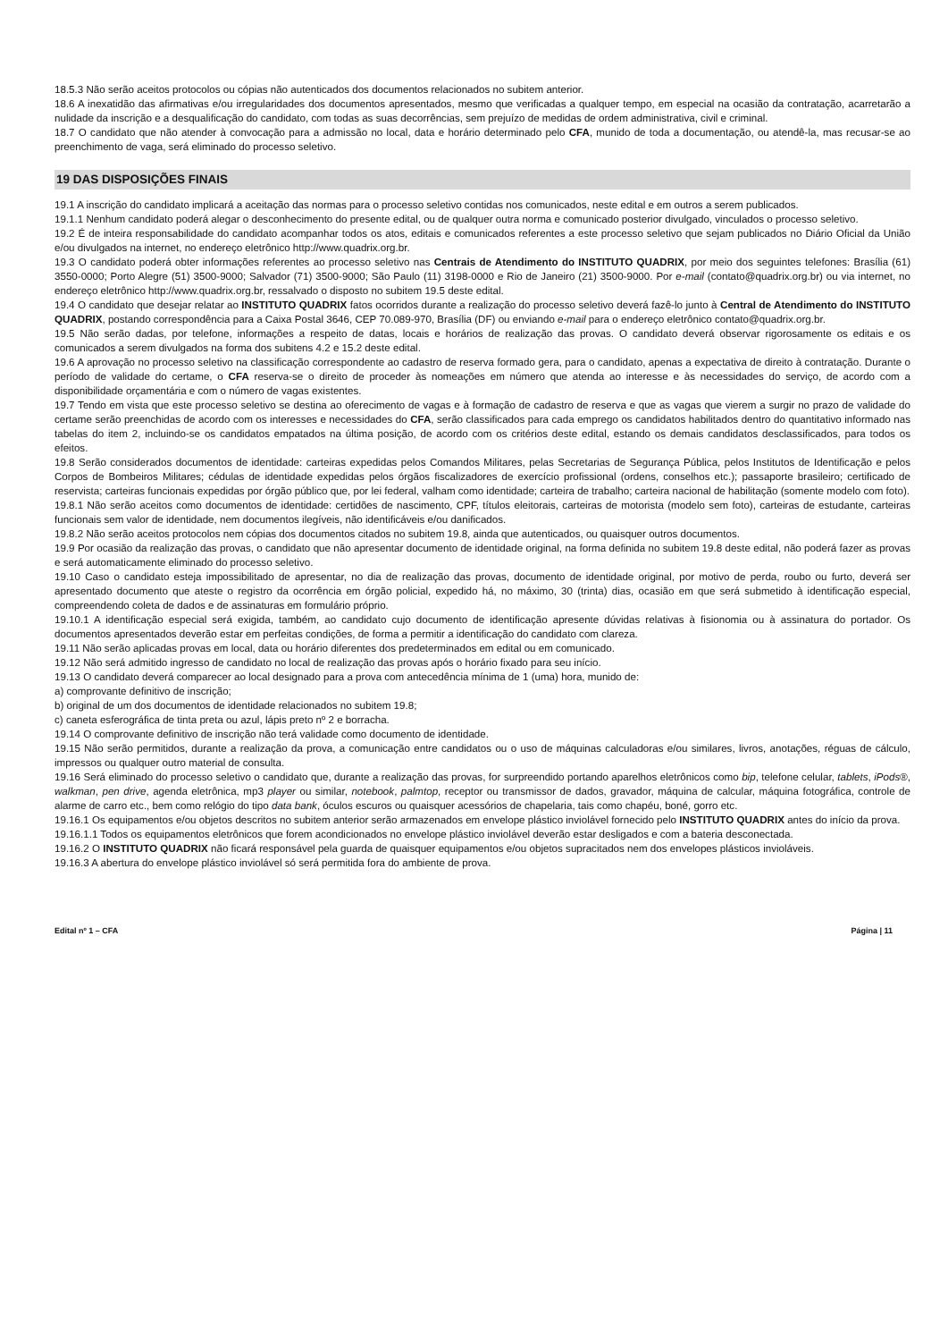18.5.3 Não serão aceitos protocolos ou cópias não autenticados dos documentos relacionados no subitem anterior.
18.6 A inexatidão das afirmativas e/ou irregularidades dos documentos apresentados, mesmo que verificadas a qualquer tempo, em especial na ocasião da contratação, acarretarão a nulidade da inscrição e a desqualificação do candidato, com todas as suas decorrências, sem prejuízo de medidas de ordem administrativa, civil e criminal.
18.7 O candidato que não atender à convocação para a admissão no local, data e horário determinado pelo CFA, munido de toda a documentação, ou atendê-la, mas recusar-se ao preenchimento de vaga, será eliminado do processo seletivo.
19 DAS DISPOSIÇÕES FINAIS
19.1 A inscrição do candidato implicará a aceitação das normas para o processo seletivo contidas nos comunicados, neste edital e em outros a serem publicados.
19.1.1 Nenhum candidato poderá alegar o desconhecimento do presente edital, ou de qualquer outra norma e comunicado posterior divulgado, vinculados o processo seletivo.
19.2 É de inteira responsabilidade do candidato acompanhar todos os atos, editais e comunicados referentes a este processo seletivo que sejam publicados no Diário Oficial da União e/ou divulgados na internet, no endereço eletrônico http://www.quadrix.org.br.
19.3 O candidato poderá obter informações referentes ao processo seletivo nas Centrais de Atendimento do INSTITUTO QUADRIX, por meio dos seguintes telefones: Brasília (61) 3550-0000; Porto Alegre (51) 3500-9000; Salvador (71) 3500-9000; São Paulo (11) 3198-0000 e Rio de Janeiro (21) 3500-9000. Por e-mail (contato@quadrix.org.br) ou via internet, no endereço eletrônico http://www.quadrix.org.br, ressalvado o disposto no subitem 19.5 deste edital.
19.4 O candidato que desejar relatar ao INSTITUTO QUADRIX fatos ocorridos durante a realização do processo seletivo deverá fazê-lo junto à Central de Atendimento do INSTITUTO QUADRIX, postando correspondência para a Caixa Postal 3646, CEP 70.089-970, Brasília (DF) ou enviando e-mail para o endereço eletrônico contato@quadrix.org.br.
19.5 Não serão dadas, por telefone, informações a respeito de datas, locais e horários de realização das provas. O candidato deverá observar rigorosamente os editais e os comunicados a serem divulgados na forma dos subitens 4.2 e 15.2 deste edital.
19.6 A aprovação no processo seletivo na classificação correspondente ao cadastro de reserva formado gera, para o candidato, apenas a expectativa de direito à contratação. Durante o período de validade do certame, o CFA reserva-se o direito de proceder às nomeações em número que atenda ao interesse e às necessidades do serviço, de acordo com a disponibilidade orçamentária e com o número de vagas existentes.
19.7 Tendo em vista que este processo seletivo se destina ao oferecimento de vagas e à formação de cadastro de reserva e que as vagas que vierem a surgir no prazo de validade do certame serão preenchidas de acordo com os interesses e necessidades do CFA, serão classificados para cada emprego os candidatos habilitados dentro do quantitativo informado nas tabelas do item 2, incluindo-se os candidatos empatados na última posição, de acordo com os critérios deste edital, estando os demais candidatos desclassificados, para todos os efeitos.
19.8 Serão considerados documentos de identidade: carteiras expedidas pelos Comandos Militares, pelas Secretarias de Segurança Pública, pelos Institutos de Identificação e pelos Corpos de Bombeiros Militares; cédulas de identidade expedidas pelos órgãos fiscalizadores de exercício profissional (ordens, conselhos etc.); passaporte brasileiro; certificado de reservista; carteiras funcionais expedidas por órgão público que, por lei federal, valham como identidade; carteira de trabalho; carteira nacional de habilitação (somente modelo com foto).
19.8.1 Não serão aceitos como documentos de identidade: certidões de nascimento, CPF, títulos eleitorais, carteiras de motorista (modelo sem foto), carteiras de estudante, carteiras funcionais sem valor de identidade, nem documentos ilegíveis, não identificáveis e/ou danificados.
19.8.2 Não serão aceitos protocolos nem cópias dos documentos citados no subitem 19.8, ainda que autenticados, ou quaisquer outros documentos.
19.9 Por ocasião da realização das provas, o candidato que não apresentar documento de identidade original, na forma definida no subitem 19.8 deste edital, não poderá fazer as provas e será automaticamente eliminado do processo seletivo.
19.10 Caso o candidato esteja impossibilitado de apresentar, no dia de realização das provas, documento de identidade original, por motivo de perda, roubo ou furto, deverá ser apresentado documento que ateste o registro da ocorrência em órgão policial, expedido há, no máximo, 30 (trinta) dias, ocasião em que será submetido à identificação especial, compreendendo coleta de dados e de assinaturas em formulário próprio.
19.10.1 A identificação especial será exigida, também, ao candidato cujo documento de identificação apresente dúvidas relativas à fisionomia ou à assinatura do portador. Os documentos apresentados deverão estar em perfeitas condições, de forma a permitir a identificação do candidato com clareza.
19.11 Não serão aplicadas provas em local, data ou horário diferentes dos predeterminados em edital ou em comunicado.
19.12 Não será admitido ingresso de candidato no local de realização das provas após o horário fixado para seu início.
19.13 O candidato deverá comparecer ao local designado para a prova com antecedência mínima de 1 (uma) hora, munido de:
a) comprovante definitivo de inscrição;
b) original de um dos documentos de identidade relacionados no subitem 19.8;
c) caneta esferográfica de tinta preta ou azul, lápis preto nº 2 e borracha.
19.14 O comprovante definitivo de inscrição não terá validade como documento de identidade.
19.15 Não serão permitidos, durante a realização da prova, a comunicação entre candidatos ou o uso de máquinas calculadoras e/ou similares, livros, anotações, réguas de cálculo, impressos ou qualquer outro material de consulta.
19.16 Será eliminado do processo seletivo o candidato que, durante a realização das provas, for surpreendido portando aparelhos eletrônicos como bip, telefone celular, tablets, iPods®, walkman, pen drive, agenda eletrônica, mp3 player ou similar, notebook, palmtop, receptor ou transmissor de dados, gravador, máquina de calcular, máquina fotográfica, controle de alarme de carro etc., bem como relógio do tipo data bank, óculos escuros ou quaisquer acessórios de chapelaria, tais como chapéu, boné, gorro etc.
19.16.1 Os equipamentos e/ou objetos descritos no subitem anterior serão armazenados em envelope plástico inviolável fornecido pelo INSTITUTO QUADRIX antes do início da prova.
19.16.1.1 Todos os equipamentos eletrônicos que forem acondicionados no envelope plástico inviolável deverão estar desligados e com a bateria desconectada.
19.16.2 O INSTITUTO QUADRIX não ficará responsável pela guarda de quaisquer equipamentos e/ou objetos supracitados nem dos envelopes plásticos invioláveis.
19.16.3 A abertura do envelope plástico inviolável só será permitida fora do ambiente de prova.
Edital nº 1 – CFA Página | 11